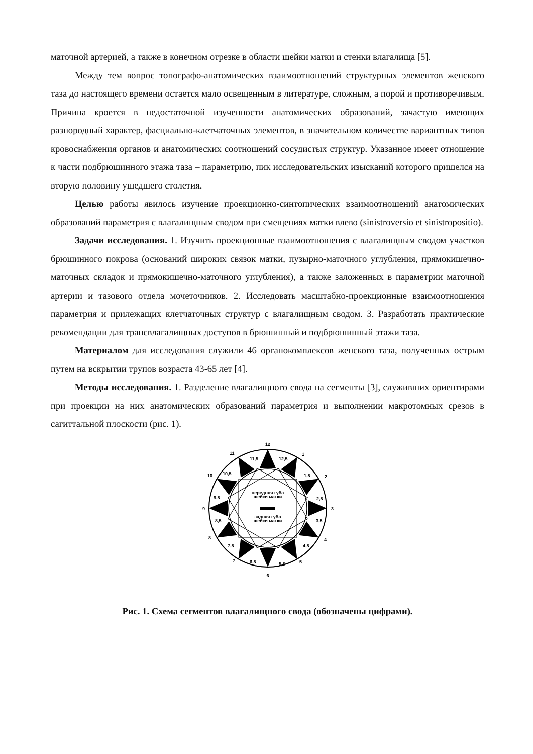маточной артерией, а также в конечном отрезке в области шейки матки и стенки влагалища [5].
Между тем вопрос топографо-анатомических взаимоотношений структурных элементов женского таза до настоящего времени остается мало освещенным в литературе, сложным, а порой и противоречивым. Причина кроется в недостаточной изученности анатомических образований, зачастую имеющих разнородный характер, фасциально-клетчаточных элементов, в значительном количестве вариантных типов кровоснабжения органов и анатомических соотношений сосудистых структур. Указанное имеет отношение к части подбрюшинного этажа таза – параметрию, пик исследовательских изысканий которого пришелся на вторую половину ушедшего столетия.
Целью работы явилось изучение проекционно-синтопических взаимоотношений анатомических образований параметрия с влагалищным сводом при смещениях матки влево (sinistroversio et sinistropositio).
Задачи исследования. 1. Изучить проекционные взаимоотношения с влагалищным сводом участков брюшинного покрова (оснований широких связок матки, пузырно-маточного углубления, прямокишечно-маточных складок и прямокишечно-маточного углубления), а также заложенных в параметрии маточной артерии и тазового отдела мочеточников. 2. Исследовать масштабно-проекционные взаимоотношения параметрия и прилежащих клетчаточных структур с влагалищным сводом. 3. Разработать практические рекомендации для трансвлагалищных доступов в брюшинный и подбрюшинный этажи таза.
Материалом для исследования служили 46 органокомплексов женского таза, полученных острым путем на вскрытии трупов возраста 43-65 лет [4].
Методы исследования. 1. Разделение влагалищного свода на сегменты [3], служивших ориентирами при проекции на них анатомических образований параметрия и выполнении макротомных срезов в сагиттальной плоскости (рис. 1).
передняя губа
шейки матки
задняя губа
шейки матки
12
1
2
3
4
5
6
7
8
9
10
11
11,5
12,5
1,5
2,5
3,5
4,5
5,5
6,5
7,5
8,5
9,5
10,5
Рис. 1. Схема сегментов влагалищного свода (обозначены цифрами).